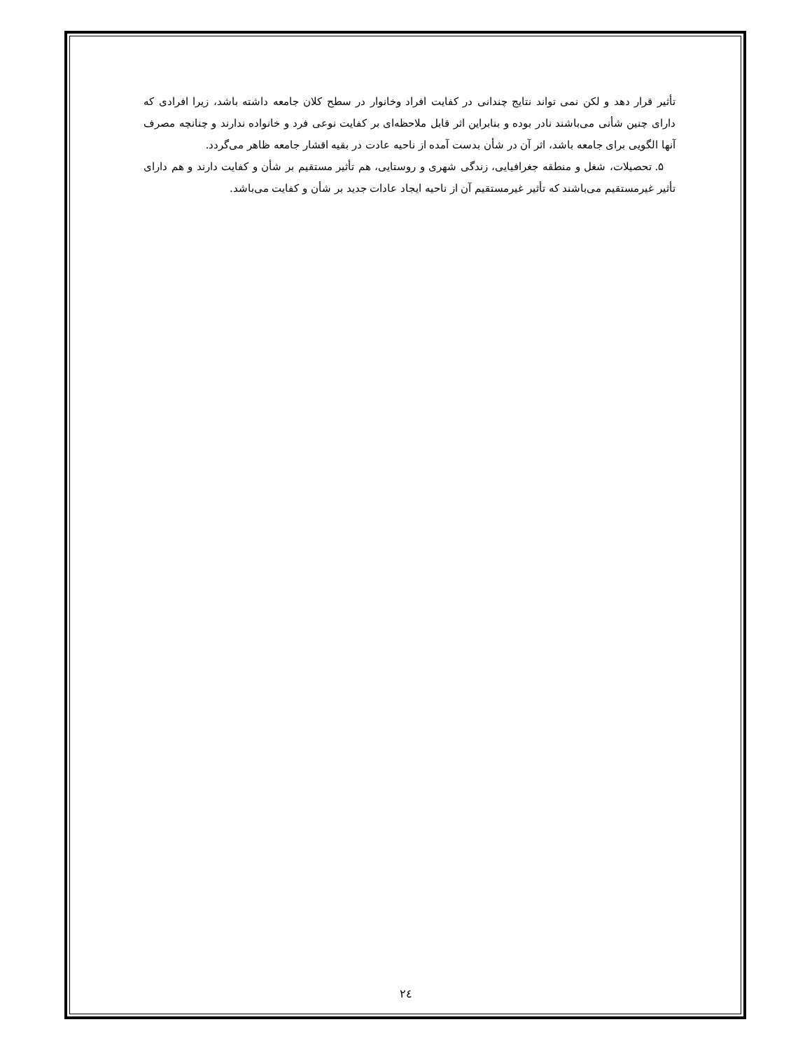تأثیر قرار دهد و لکن نمی تواند نتایج چندانی در کفایت افراد وخانوار در سطح کلان جامعه داشته باشد، زیرا افرادی که دارای چنین شأنی می‌باشند نادر بوده و بنابراین اثر قابل ملاحظه‌ای بر کفایت نوعی فرد و خانواده ندارند و چنانچه مصرف آنها الگویی برای جامعه باشد، اثر آن در شأن بدست آمده از ناحیه عادت در بقیه اقشار جامعه ظاهر می‌گردد.
۵. تحصیلات، شغل و منطقه جغرافیایی، زندگی شهری و روستایی، هم تأثیر مستقیم بر شأن و کفایت دارند و هم دارای تأثیر غیرمستقیم می‌باشند که تأثیر غیرمستقیم آن از ناحیه ایجاد عادات جدید بر شأن و کفایت می‌باشد.
۲٤